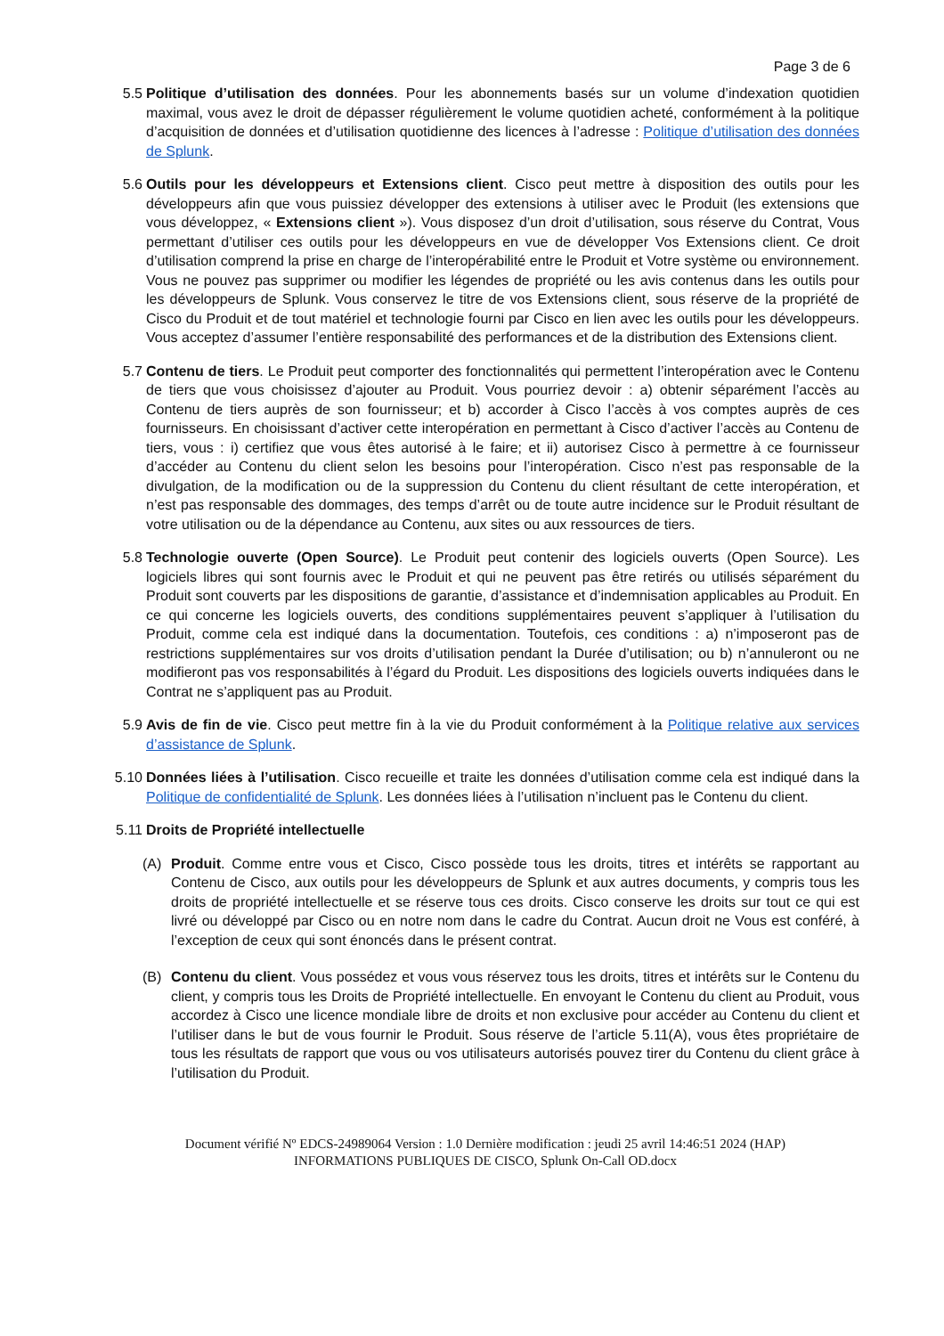Page 3 de 6
5.5 Politique d’utilisation des données. Pour les abonnements basés sur un volume d’indexation quotidien maximal, vous avez le droit de dépasser régulièrement le volume quotidien acheté, conformément à la politique d’acquisition de données et d’utilisation quotidienne des licences à l’adresse : Politique d’utilisation des données de Splunk.
5.6 Outils pour les développeurs et Extensions client. Cisco peut mettre à disposition des outils pour les développeurs afin que vous puissiez développer des extensions à utiliser avec le Produit (les extensions que vous développez, « Extensions client »). Vous disposez d’un droit d’utilisation, sous réserve du Contrat, Vous permettant d’utiliser ces outils pour les développeurs en vue de développer Vos Extensions client. Ce droit d’utilisation comprend la prise en charge de l’interopérabilité entre le Produit et Votre système ou environnement. Vous ne pouvez pas supprimer ou modifier les légendes de propriété ou les avis contenus dans les outils pour les développeurs de Splunk. Vous conservez le titre de vos Extensions client, sous réserve de la propriété de Cisco du Produit et de tout matériel et technologie fourni par Cisco en lien avec les outils pour les développeurs. Vous acceptez d’assumer l’entière responsabilité des performances et de la distribution des Extensions client.
5.7 Contenu de tiers. Le Produit peut comporter des fonctionnalités qui permettent l’interopération avec le Contenu de tiers que vous choisissez d’ajouter au Produit. Vous pourriez devoir : a) obtenir séparément l’accès au Contenu de tiers auprès de son fournisseur; et b) accorder à Cisco l’accès à vos comptes auprès de ces fournisseurs. En choisissant d’activer cette interopération en permettant à Cisco d’activer l’accès au Contenu de tiers, vous : i) certifiez que vous êtes autorisé à le faire; et ii) autorisez Cisco à permettre à ce fournisseur d’accéder au Contenu du client selon les besoins pour l’interopération. Cisco n’est pas responsable de la divulgation, de la modification ou de la suppression du Contenu du client résultant de cette interopération, et n’est pas responsable des dommages, des temps d’arrêt ou de toute autre incidence sur le Produit résultant de votre utilisation ou de la dépendance au Contenu, aux sites ou aux ressources de tiers.
5.8 Technologie ouverte (Open Source). Le Produit peut contenir des logiciels ouverts (Open Source). Les logiciels libres qui sont fournis avec le Produit et qui ne peuvent pas être retirés ou utilisés séparément du Produit sont couverts par les dispositions de garantie, d’assistance et d’indemnisation applicables au Produit. En ce qui concerne les logiciels ouverts, des conditions supplémentaires peuvent s’appliquer à l’utilisation du Produit, comme cela est indiqué dans la documentation. Toutefois, ces conditions : a) n’imposeront pas de restrictions supplémentaires sur vos droits d’utilisation pendant la Durée d’utilisation; ou b) n’annuleront ou ne modifieront pas vos responsabilités à l’égard du Produit. Les dispositions des logiciels ouverts indiquées dans le Contrat ne s’appliquent pas au Produit.
5.9 Avis de fin de vie. Cisco peut mettre fin à la vie du Produit conformément à la Politique relative aux services d’assistance de Splunk.
5.10 Données liées à l’utilisation. Cisco recueille et traite les données d’utilisation comme cela est indiqué dans la Politique de confidentialité de Splunk. Les données liées à l’utilisation n’incluent pas le Contenu du client.
5.11 Droits de Propriété intellectuelle
(A) Produit. Comme entre vous et Cisco, Cisco possède tous les droits, titres et intérêts se rapportant au Contenu de Cisco, aux outils pour les développeurs de Splunk et aux autres documents, y compris tous les droits de propriété intellectuelle et se réserve tous ces droits. Cisco conserve les droits sur tout ce qui est livré ou développé par Cisco ou en notre nom dans le cadre du Contrat. Aucun droit ne Vous est conféré, à l’exception de ceux qui sont énoncés dans le présent contrat.
(B) Contenu du client. Vous possédez et vous vous réservez tous les droits, titres et intérêts sur le Contenu du client, y compris tous les Droits de Propriété intellectuelle. En envoyant le Contenu du client au Produit, vous accordez à Cisco une licence mondiale libre de droits et non exclusive pour accéder au Contenu du client et l’utiliser dans le but de vous fournir le Produit. Sous réserve de l’article 5.11(A), vous êtes propriétaire de tous les résultats de rapport que vous ou vos utilisateurs autorisés pouvez tirer du Contenu du client grâce à l’utilisation du Produit.
Document vérifié Nº EDCS-24989064 Version : 1.0 Dernière modification : jeudi 25 avril 14:46:51 2024 (HAP)
INFORMATIONS PUBLIQUES DE CISCO, Splunk On-Call OD.docx